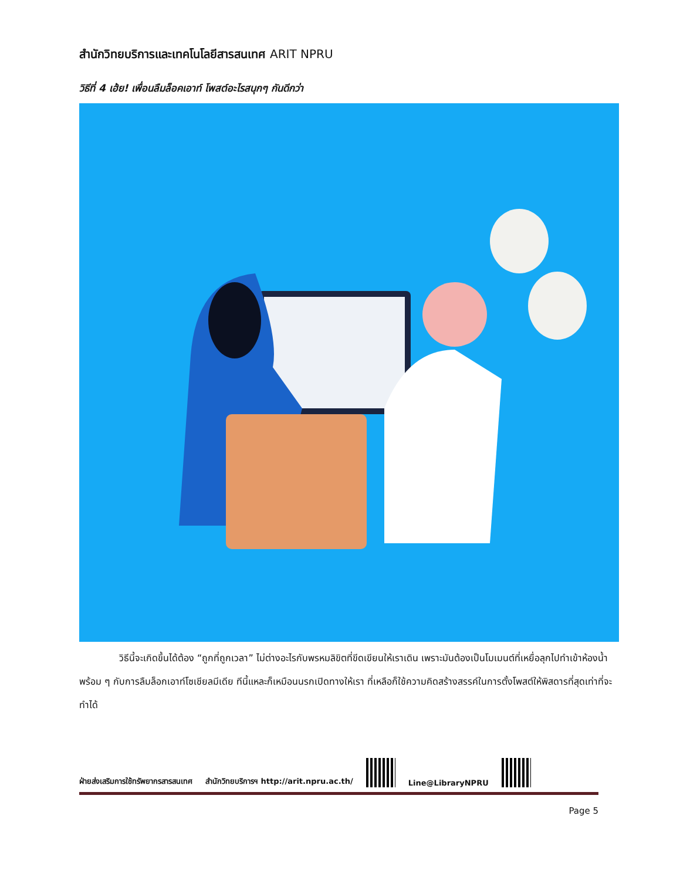สำนักวิทยบริการและเทคโนโลยีสารสนเทศ ARIT NPRU
วิธีที่ 4 เฮ้ย! เพื่อนลืมล็อคเอาท์ โพสต์อะไรสนุกๆ กันดีกว่า
วิธีนี้จะเกิดขึ้นได้ต้อง “ถูกที่ถูกเวลา” ไม่ต่างอะไรกับพรหมลิขิตที่ขีดเขียนให้เราเดิน เพราะมันต้องเป็นโมเมนต์ที่เหยื่อลุกไปทำเข้าห้องน้ำ พร้อม ๆ กับการลืมล็อกเอาท์โซเชียลมีเดีย ทีนี้แหละก็เหมือนนรกเปิดทางให้เรา ที่เหลือก็ใช้ความคิดสร้างสรรค์ในการตั้งโพสต์ให้พิสดารที่สุดเท่าที่จะทำได้
ฝ่ายส่งเสริมการใช้ทรัพยากรสารสนเทศ สำนักวิทยบริการฯ http://arit.npru.ac.th/
Line@LibraryNPRU
Page 5